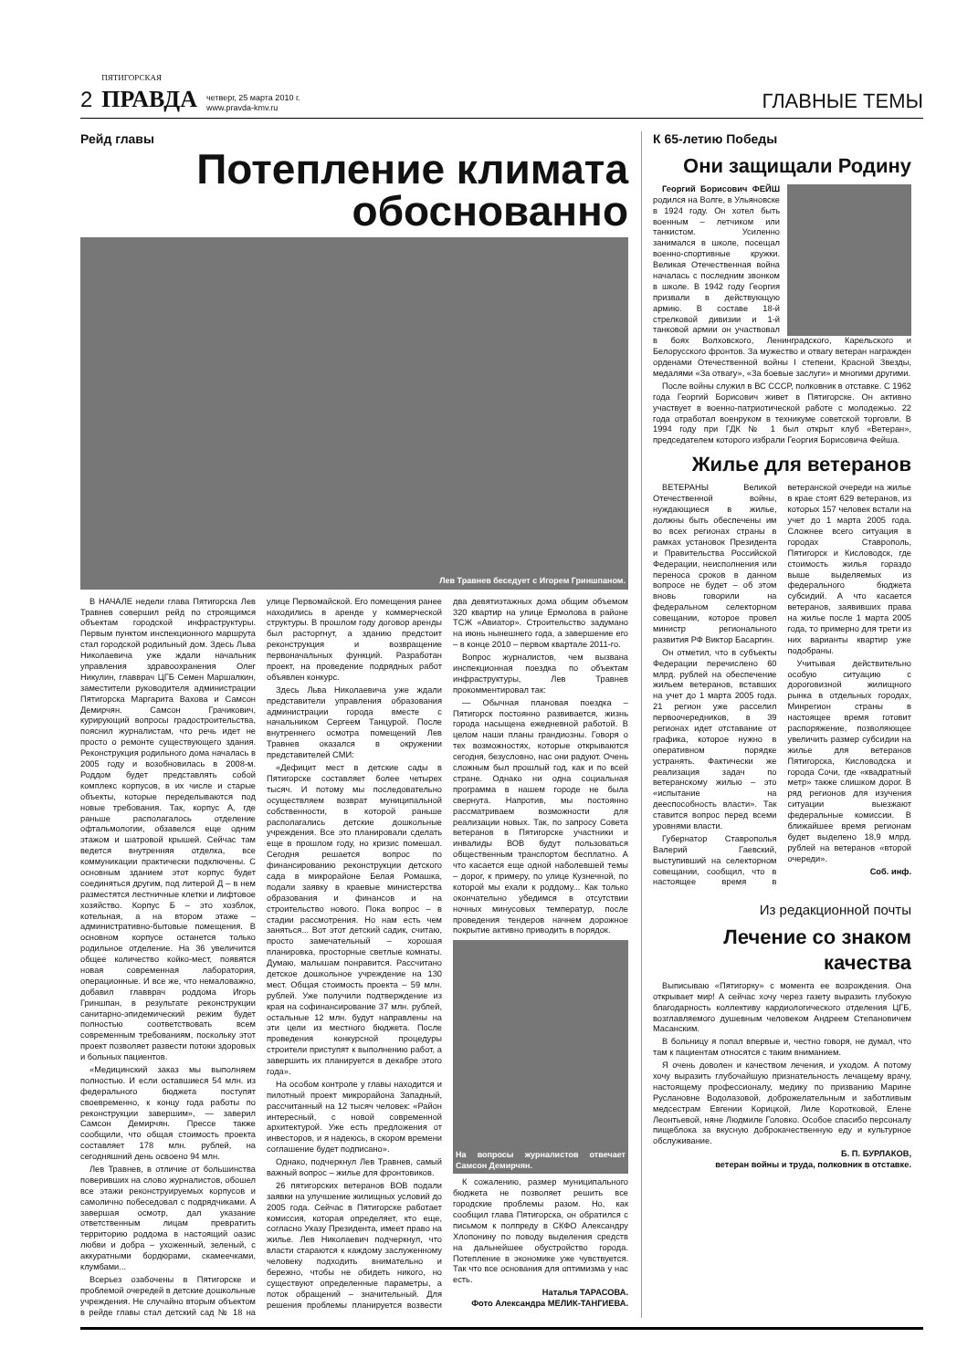2 ПЯТИГОРСКАЯ
ПРАВДА четверг, 25 марта 2010 г.
www.pravda-kmv.ru ГЛАВНЫЕ ТЕМЫ
Рейд главы
Потепление климата обоснованно
Лев Травнев беседует с Игорем Гриншпаном.
В НАЧАЛЕ недели глава Пятигорска Лев Травнев совершил рейд по строящимся объектам городской инфраструктуры. Первым пунктом инспекционного маршрута стал городской родильный дом. Здесь Льва Николаевича уже ждали начальник управления здравоохранения Олег Никулин, главврач ЦГБ Семен Маршалкин, заместители руководителя администрации Пятигорска Маргарита Вахова и Самсон Демирчян. Самсон Грачикович, курирующий вопросы градостроительства, пояснил журналистам, что речь идет не просто о ремонте существующего здания. Реконструкция родильного дома началась в 2005 году и возобновилась в 2008-м. Роддом будет представлять собой комплекс корпусов, в их числе и старые объекты, которые переделываются под новые требования. Так, корпус А, где раньше располагалось отделение офтальмологии, обзавелся еще одним этажом и шатровой крышей. Сейчас там ведется внутренняя отделка, все коммуникации практически подключены. С основным зданием этот корпус будет соединяться другим, под литерой Д – в нем разместятся лестничные клетки и лифтовое хозяйство. Корпус Б – это хозблок, котельная, а на втором этаже – административно-бытовые помещения. В основном корпусе останется только родильное отделение. На 36 увеличится общее количество койко-мест, появятся новая современная лаборатория, операционные. И все же, что немаловажно, добавил главврач роддома Игорь Гриншпан, в результате реконструкции санитарно-эпидемический режим будет полностью соответствовать всем современным требованиям, поскольку этот проект позволяет развести потоки здоровых и больных пациентов.
«Медицинский заказ мы выполняем полностью. И если оставшиеся 54 млн. из федерального бюджета поступят своевременно, к концу года работы по реконструкции завершим», — заверил Самсон Демирчян. Прессе также сообщили, что общая стоимость проекта составляет 178 млн. рублей, на сегодняшний день освоено 94 млн.
Лев Травнев, в отличие от большинства поверивших на слово журналистов, обошел все этажи реконструируемых корпусов и самолично побеседовал с подрядчиками. А завершая осмотр, дал указание ответственным лицам превратить территорию роддома в настоящий оазис любви и добра – ухоженный, зеленый, с аккуратными бордюрами, скамеечками, клумбами...
Всерьез озабочены в Пятигорске и проблемой очередей в детские дошкольные учреждения. Не случайно вторым объектом в рейде главы стал детский сад № 18 на улице Первомайской. Его помещения ранее находились в аренде у коммерческой структуры. В прошлом году договор аренды был расторгнут, а зданию предстоит реконструкция и возвращение первоначальных функций. Разработан проект, на проведение подрядных работ объявлен конкурс.
Здесь Льва Николаевича уже ждали представители управления образования администрации города вместе с начальником Сергеем Танцурой. После внутреннего осмотра помещений Лев Травнев оказался в окружении представителей СМИ:
«Дефицит мест в детские сады в Пятигорске составляет более четырех тысяч. И потому мы последовательно осуществляем возврат муниципальной собственности, в которой раньше располагались детские дошкольные учреждения. Все это планировали сделать еще в прошлом году, но кризис помешал. Сегодня решается вопрос по финансированию реконструкции детского сада в микрорайоне Белая Ромашка, подали заявку в краевые министерства образования и финансов и на строительство нового. Пока вопрос – в стадии рассмотрения. Но нам есть чем заняться... Вот этот детский садик, считаю, просто замечательный – хорошая планировка, просторные светлые комнаты. Думаю, малышам понравится. Рассчитано детское дошкольное учреждение на 130 мест. Общая стоимость проекта – 59 млн. рублей. Уже получили подтверждение из края на софинансирование 37 млн. рублей, остальные 12 млн. будут направлены на эти цели из местного бюджета. После проведения конкурсной процедуры строители приступят к выполнению работ, а завершить их планируется в декабре этого года».
На особом контроле у главы находится и пилотный проект микрорайона Западный, рассчитанный на 12 тысяч человек: «Район интересный, с новой современной архитектурой. Уже есть предложения от инвесторов, и я надеюсь, в скором времени соглашение будет подписано».
Однако, подчеркнул Лев Травнев, самый важный вопрос – жилье для фронтовиков.
26 пятигорских ветеранов ВОВ подали заявки на улучшение жилищных условий до 2005 года. Сейчас в Пятигорске работает комиссия, которая определяет, кто еще, согласно Указу Президента, имеет право на жилье. Лев Николаевич подчеркнул, что власти стараются к каждому заслуженному человеку подходить внимательно и бережно, чтобы не обидеть никого, но существуют определенные параметры, а поток обращений – значительный. Для решения проблемы планируется возвести два девятиэтажных дома общим объемом 320 квартир на улице Ермолова в районе ТСЖ «Авиатор». Строительство задумано на июнь нынешнего года, а завершение его – в конце 2010 – первом квартале 2011-го.
Вопрос журналистов, чем вызвана инспекционная поездка по объектам инфраструктуры, Лев Травнев прокомментировал так:
— Обычная плановая поездка – Пятигорск постоянно развивается, жизнь города насыщена ежедневной работой. В целом наши планы грандиозны. Говоря о тех возможностях, которые открываются сегодня, безусловно, нас они радуют. Очень сложным был прошлый год, как и по всей стране. Однако ни одна социальная программа в нашем городе не была свернута. Напротив, мы постоянно рассматриваем возможности для реализации новых. Так, по запросу Совета ветеранов в Пятигорске участники и инвалиды ВОВ будут пользоваться общественным транспортом бесплатно. А что касается еще одной наболевшей темы – дорог, к примеру, по улице Кузнечной, по которой мы ехали к роддому... Как только окончательно убедимся в отсутствии ночных минусовых температур, после проведения тендеров начнем дорожное покрытие активно приводить в порядок.
На вопросы журналистов отвечает Самсон Демирчян.
К сожалению, размер муниципального бюджета не позволяет решить все городские проблемы разом. Но, как сообщил глава Пятигорска, он обратился с письмом к полпреду в СКФО Александру Хлопонину по поводу выделения средств на дальнейшее обустройство города. Потепление в экономике уже чувствуется. Так что все основания для оптимизма у нас есть.
Наталья ТАРАСОВА.
Фото Александра МЕЛИК-ТАНГИЕВА.
К 65-летию Победы
Они защищали Родину
Георгий Борисович ФЕЙШ родился на Волге, в Ульяновске в 1924 году. Он хотел быть военным – летчиком или танкистом. Усиленно занимался в школе, посещал военно-спортивные кружки. Великая Отечественная война началась с последним звонком в школе. В 1942 году Георгия призвали в действующую армию. В составе 18-й стрелковой дивизии и 1-й танковой армии он участвовал в боях Волховского, Ленинградского, Карельского и Белорусского фронтов. За мужество и отвагу ветеран награжден орденами Отечественной войны I степени, Красной Звезды, медалями «За отвагу», «За боевые заслуги» и многими другими.
После войны служил в ВС СССР, полковник в отставке. С 1962 года Георгий Борисович живет в Пятигорске. Он активно участвует в военно-патриотической работе с молодежью. 22 года отработал военруком в техникуме советской торговли. В 1994 году при ГДК № 1 был открыт клуб «Ветеран», председателем которого избрали Георгия Борисовича Фейша.
Жилье для ветеранов
ВЕТЕРАНЫ Великой Отечественной войны, нуждающиеся в жилье, должны быть обеспечены им во всех регионах страны в рамках установок Президента и Правительства Российской Федерации, неисполнения или переноса сроков в данном вопросе не будет – об этом вновь говорили на федеральном селекторном совещании, которое провел министр регионального развития РФ Виктор Басаргин.
Он отметил, что в субъекты Федерации перечислено 60 млрд. рублей на обеспечение жильем ветеранов, вставших на учет до 1 марта 2005 года. 21 регион уже расселил первоочередников, в 39 регионах идет отставание от графика, которое нужно в оперативном порядке устранять. Фактически же реализация задач по ветеранскому жилью – это «испытание на дееспособность власти». Так ставится вопрос перед всеми уровнями власти.
Губернатор Ставрополья Валерий Гаевский, выступивший на селекторном совещании, сообщил, что в настоящее время в ветеранской очереди на жилье в крае стоят 629 ветеранов, из которых 157 человек встали на учет до 1 марта 2005 года. Сложнее всего ситуация в городах Ставрополь, Пятигорск и Кисловодск, где стоимость жилья гораздо выше выделяемых из федерального бюджета субсидий. А что касается ветеранов, заявивших права на жилье после 1 марта 2005 года, то примерно для трети из них варианты квартир уже подобраны.
Учитывая действительно особую ситуацию с дороговизной жилищного рынка в отдельных городах, Минрегион страны в настоящее время готовит распоряжение, позволяющее увеличить размер субсидии на жилье для ветеранов Пятигорска, Кисловодска и города Сочи, где «квадратный метр» также слишком дорог. В ряд регионов для изучения ситуации выезжают федеральные комиссии. В ближайшее время регионам будет выделено 18,9 млрд. рублей на ветеранов «второй очереди».
Соб. инф.
Из редакционной почты
Лечение со знаком качества
Выписываю «Пятигорку» с момента ее возрождения. Она открывает мир! А сейчас хочу через газету выразить глубокую благодарность коллективу кардиологического отделения ЦГБ, возглавляемого душевным человеком Андреем Степановичем Масанским.
В больницу я попал впервые и, честно говоря, не думал, что там к пациентам относятся с таким вниманием.
Я очень доволен и качеством лечения, и уходом. А потому хочу выразить глубочайшую признательность лечащему врачу, настоящему профессионалу, медику по призванию Марине Руслановне Водолазовой, доброжелательным и заботливым медсестрам Евгении Корицкой, Лиле Коротковой, Елене Леонтьевой, няне Людмиле Головко. Особое спасибо персоналу пищеблока за вкусную доброкачественную еду и культурное обслуживание.
Б. П. БУРЛАКОВ,
ветеран войны и труда, полковник в отставке.